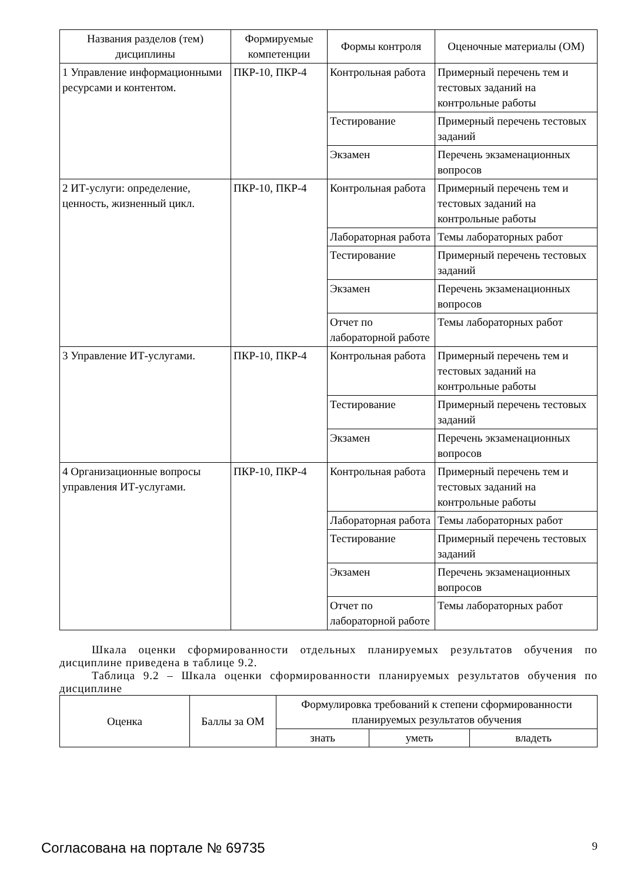| Названия разделов (тем) дисциплины | Формируемые компетенции | Формы контроля | Оценочные материалы (ОМ) |
| --- | --- | --- | --- |
| 1 Управление информационными ресурсами и контентом. | ПКР-10, ПКР-4 | Контрольная работа | Примерный перечень тем и тестовых заданий на контрольные работы |
| | | Тестирование | Примерный перечень тестовых заданий |
| | | Экзамен | Перечень экзаменационных вопросов |
| 2 ИТ-услуги: определение, ценность, жизненный цикл. | ПКР-10, ПКР-4 | Контрольная работа | Примерный перечень тем и тестовых заданий на контрольные работы |
| | | Лабораторная работа | Темы лабораторных работ |
| | | Тестирование | Примерный перечень тестовых заданий |
| | | Экзамен | Перечень экзаменационных вопросов |
| | | Отчет по лабораторной работе | Темы лабораторных работ |
| 3 Управление ИТ-услугами. | ПКР-10, ПКР-4 | Контрольная работа | Примерный перечень тем и тестовых заданий на контрольные работы |
| | | Тестирование | Примерный перечень тестовых заданий |
| | | Экзамен | Перечень экзаменационных вопросов |
| 4 Организационные вопросы управления ИТ-услугами. | ПКР-10, ПКР-4 | Контрольная работа | Примерный перечень тем и тестовых заданий на контрольные работы |
| | | Лабораторная работа | Темы лабораторных работ |
| | | Тестирование | Примерный перечень тестовых заданий |
| | | Экзамен | Перечень экзаменационных вопросов |
| | | Отчет по лабораторной работе | Темы лабораторных работ |
Шкала оценки сформированности отдельных планируемых результатов обучения по дисциплине приведена в таблице 9.2.
Таблица 9.2 – Шкала оценки сформированности планируемых результатов обучения по дисциплине
| Оценка | Баллы за ОМ | Формулировка требований к степени сформированности планируемых результатов обучения | | |
| --- | --- | --- | --- | --- |
| | | знать | уметь | владеть |
Согласована на портале № 69735 9